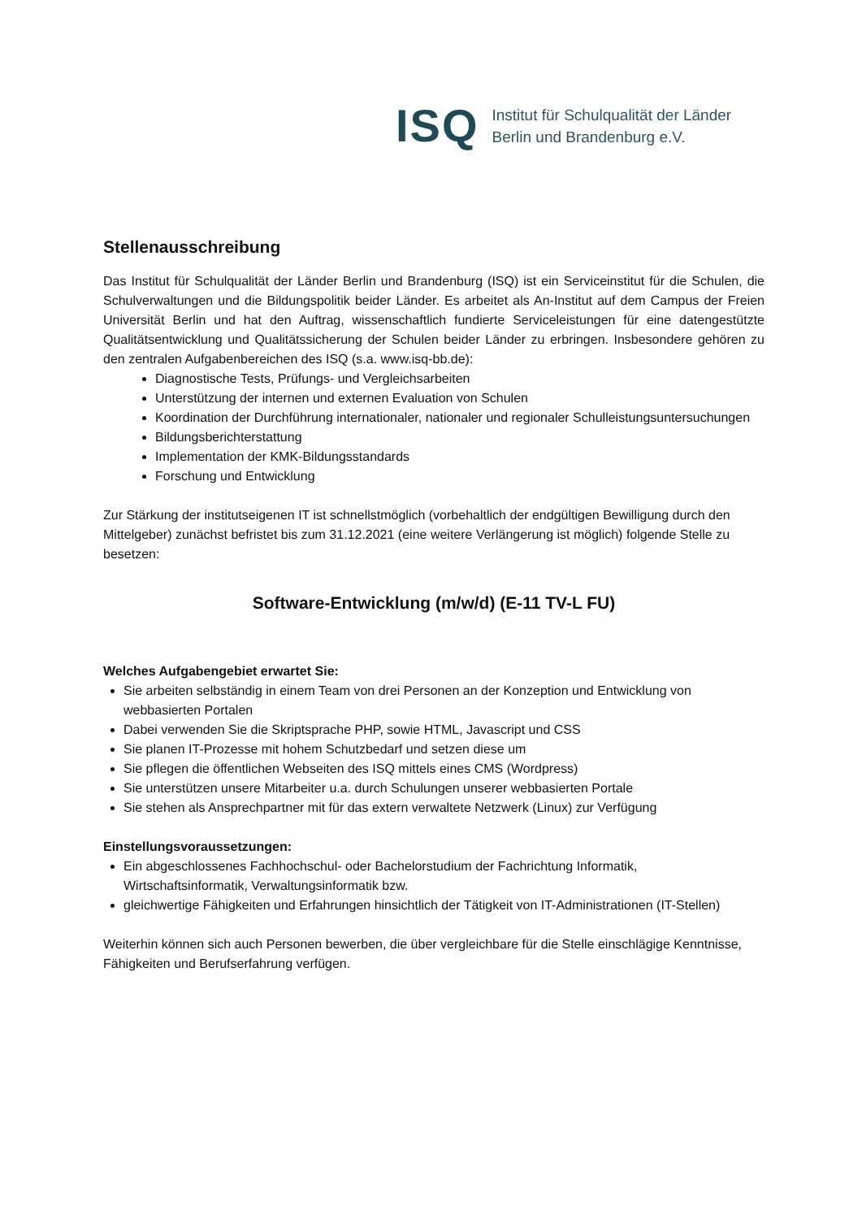ISQ
Institut für Schulqualität der Länder
Berlin und Brandenburg e.V.
Stellenausschreibung
Das Institut für Schulqualität der Länder Berlin und Brandenburg (ISQ) ist ein Serviceinstitut für die Schulen, die Schulverwaltungen und die Bildungspolitik beider Länder. Es arbeitet als An-Institut auf dem Campus der Freien Universität Berlin und hat den Auftrag, wissenschaftlich fundierte Serviceleistungen für eine datengestützte Qualitätsentwicklung und Qualitätssicherung der Schulen beider Länder zu erbringen. Insbesondere gehören zu den zentralen Aufgabenbereichen des ISQ (s.a. www.isq-bb.de):
Diagnostische Tests, Prüfungs- und Vergleichsarbeiten
Unterstützung der internen und externen Evaluation von Schulen
Koordination der Durchführung internationaler, nationaler und regionaler Schulleistungsuntersuchungen
Bildungsberichterstattung
Implementation der KMK-Bildungsstandards
Forschung und Entwicklung
Zur Stärkung der institutseigenen IT ist schnellstmöglich (vorbehaltlich der endgültigen Bewilligung durch den Mittelgeber) zunächst befristet bis zum 31.12.2021 (eine weitere Verlängerung ist möglich) folgende Stelle zu besetzen:
Software-Entwicklung (m/w/d) (E-11 TV-L FU)
Welches Aufgabengebiet erwartet Sie:
Sie arbeiten selbständig in einem Team von drei Personen an der Konzeption und Entwicklung von webbasierten Portalen
Dabei verwenden Sie die Skriptsprache PHP, sowie HTML, Javascript und CSS
Sie planen IT-Prozesse mit hohem Schutzbedarf und setzen diese um
Sie pflegen die öffentlichen Webseiten des ISQ mittels eines CMS (Wordpress)
Sie unterstützen unsere Mitarbeiter u.a. durch Schulungen unserer webbasierten Portale
Sie stehen als Ansprechpartner mit für das extern verwaltete Netzwerk (Linux) zur Verfügung
Einstellungsvoraussetzungen:
Ein abgeschlossenes Fachhochschul- oder Bachelorstudium der Fachrichtung Informatik, Wirtschaftsinformatik, Verwaltungsinformatik bzw.
gleichwertige Fähigkeiten und Erfahrungen hinsichtlich der Tätigkeit von IT-Administrationen (IT-Stellen)
Weiterhin können sich auch Personen bewerben, die über vergleichbare für die Stelle einschlägige Kenntnisse, Fähigkeiten und Berufserfahrung verfügen.